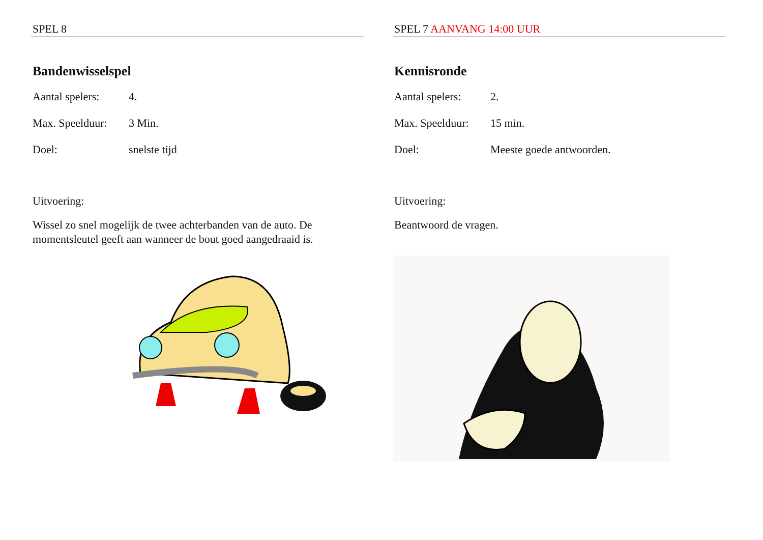SPEL 8
Bandenwisselspel
Aantal spelers: 4.
Max. Speelduur: 3 Min.
Doel: snelste tijd
Uitvoering:
Wissel zo snel mogelijk de twee achterbanden van de auto. De momentsleutel geeft aan wanneer de bout goed aangedraaid is.
SPEL 7 AANVANG 14:00 UUR
Kennisronde
Aantal spelers: 2.
Max. Speelduur: 15 min.
Doel: Meeste goede antwoorden.
Uitvoering:
Beantwoord de vragen.